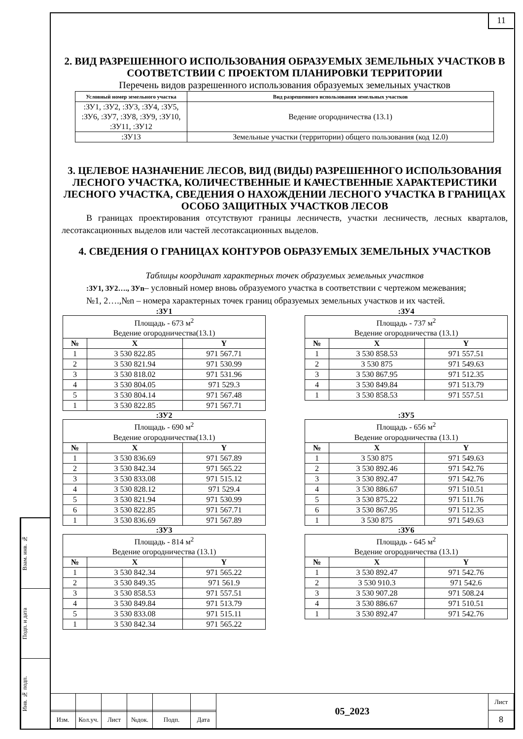11
2. ВИД РАЗРЕШЕННОГО ИСПОЛЬЗОВАНИЯ ОБРАЗУЕМЫХ ЗЕМЕЛЬНЫХ УЧАСТКОВ В СООТВЕТСТВИИ С ПРОЕКТОМ ПЛАНИРОВКИ ТЕРРИТОРИИ
Перечень видов разрешенного использования образуемых земельных участков
| Условный номер земельного участка | Вид разрешенного использования земельных участков |
| --- | --- |
| :ЗУ1, :ЗУ2, :ЗУ3, :ЗУ4, :ЗУ5, :ЗУ6, :ЗУ7, :ЗУ8, :ЗУ9, :ЗУ10, :ЗУ11, :ЗУ12 | Ведение огородничества (13.1) |
| :ЗУ13 | Земельные участки (территории) общего пользования (код 12.0) |
3. ЦЕЛЕВОЕ НАЗНАЧЕНИЕ ЛЕСОВ, ВИД (ВИДЫ) РАЗРЕШЕННОГО ИСПОЛЬЗОВАНИЯ ЛЕСНОГО УЧАСТКА, КОЛИЧЕСТВЕННЫЕ И КАЧЕСТВЕННЫЕ ХАРАКТЕРИСТИКИ ЛЕСНОГО УЧАСТКА, СВЕДЕНИЯ О НАХОЖДЕНИИ ЛЕСНОГО УЧАСТКА В ГРАНИЦАХ ОСОБО ЗАЩИТНЫХ УЧАСТКОВ ЛЕСОВ
В границах проектирования отсутствуют границы лесничеств, участки лесничеств, лесных кварталов, лесотаксационных выделов или частей лесотаксационных выделов.
4. СВЕДЕНИЯ О ГРАНИЦАХ КОНТУРОВ ОБРАЗУЕМЫХ ЗЕМЕЛЬНЫХ УЧАСТКОВ
Таблицы координат характерных точек образуемых земельных участков
:ЗУ1, ЗУ2…., ЗУn– условный номер вновь образуемого участка в соответствии с чертежом межевания;
№1, 2….,№n – номера характерных точек границ образуемых земельных участков и их частей.
:ЗУ1
| Площадь - 673 м<sup>2</sup> Ведение огородничества(13.1) | | |
| № | X | Y |
| 1 | 3 530 822.85 | 971 567.71 |
| 2 | 3 530 821.94 | 971 530.99 |
| 3 | 3 530 818.02 | 971 531.96 |
| 4 | 3 530 804.05 | 971 529.3 |
| 5 | 3 530 804.14 | 971 567.48 |
| 1 | 3 530 822.85 | 971 567.71 |
:ЗУ2
| Площадь - 690 м<sup>2</sup> Ведение огородничества(13.1) | | |
| № | X | Y |
| 1 | 3 530 836.69 | 971 567.89 |
| 2 | 3 530 842.34 | 971 565.22 |
| 3 | 3 530 833.08 | 971 515.12 |
| 4 | 3 530 828.12 | 971 529.4 |
| 5 | 3 530 821.94 | 971 530.99 |
| 6 | 3 530 822.85 | 971 567.71 |
| 1 | 3 530 836.69 | 971 567.89 |
:ЗУ3
| Площадь - 814 м<sup>2</sup> Ведение огородничества (13.1) | | |
| № | X | Y |
| 1 | 3 530 842.34 | 971 565.22 |
| 2 | 3 530 849.35 | 971 561.9 |
| 3 | 3 530 858.53 | 971 557.51 |
| 4 | 3 530 849.84 | 971 513.79 |
| 5 | 3 530 833.08 | 971 515.11 |
| 1 | 3 530 842.34 | 971 565.22 |
:ЗУ4
| Площадь - 737 м<sup>2</sup> Ведение огородничества (13.1) | | |
| № | X | Y |
| 1 | 3 530 858.53 | 971 557.51 |
| 2 | 3 530 875 | 971 549.63 |
| 3 | 3 530 867.95 | 971 512.35 |
| 4 | 3 530 849.84 | 971 513.79 |
| 1 | 3 530 858.53 | 971 557.51 |
:ЗУ5
| Площадь - 656 м<sup>2</sup> Ведение огородничества (13.1) | | |
| № | X | Y |
| 1 | 3 530 875 | 971 549.63 |
| 2 | 3 530 892.46 | 971 542.76 |
| 3 | 3 530 892.47 | 971 542.76 |
| 4 | 3 530 886.67 | 971 510.51 |
| 5 | 3 530 875.22 | 971 511.76 |
| 6 | 3 530 867.95 | 971 512.35 |
| 1 | 3 530 875 | 971 549.63 |
:ЗУ6
| Площадь - 645 м<sup>2</sup> Ведение огородничества (13.1) | | |
| № | X | Y |
| 1 | 3 530 892.47 | 971 542.76 |
| 2 | 3 530 910.3 | 971 542.6 |
| 3 | 3 530 907.28 | 971 508.24 |
| 4 | 3 530 886.67 | 971 510.51 |
| 1 | 3 530 892.47 | 971 542.76 |
Взам. инв. №
Подп. и дата
Инв. № подп.
| | | | | | | 05_2023 | Лист |
| | | | | | | | 8 |
| Изм. | Кол.уч. | Лист | №док. | Подп. | Дата | | |